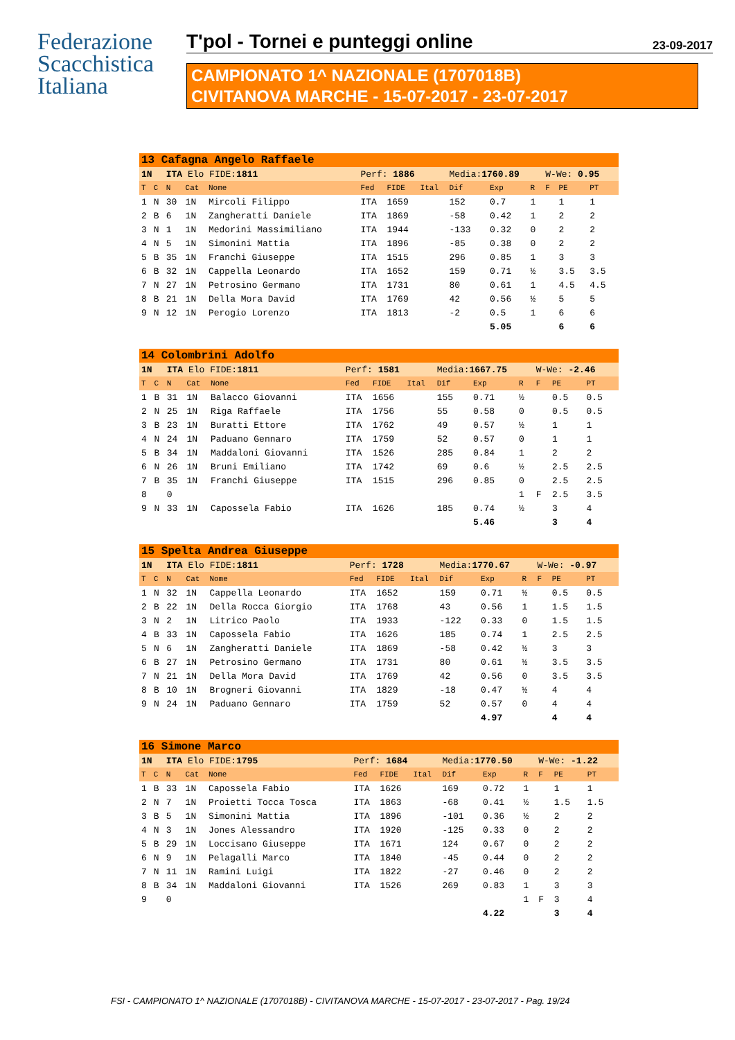Federazione
Scacchistica
Italiana
T'pol - Tornei e punteggi online 23-09-2017
CAMPIONATO 1^ NAZIONALE (1707018B)
CIVITANOVA MARCHE - 15-07-2017 - 23-07-2017
| 13 Cafagna Angelo Raffaele | | | | | | | | | | | | | |
| 1N | | ITA Elo FIDE: 1811 | | | Perf: 1886 | | | Media: 1760.89 | | | W-We: 0.95 | | |
| T | C | N | Cat | Nome | Fed | FIDE | Ital | Dif | Exp | R | F | PE | PT |
| 1 | N | 30 | 1N | Mircoli Filippo | ITA | 1659 | | 152 | 0.7 | 1 | | 1 | 1 |
| 2 | B | 6 | 1N | Zangheratti Daniele | ITA | 1869 | | -58 | 0.42 | 1 | | 2 | 2 |
| 3 | N | 1 | 1N | Medorini Massimiliano | ITA | 1944 | | -133 | 0.32 | 0 | | 2 | 2 |
| 4 | N | 5 | 1N | Simonini Mattia | ITA | 1896 | | -85 | 0.38 | 0 | | 2 | 2 |
| 5 | B | 35 | 1N | Franchi Giuseppe | ITA | 1515 | | 296 | 0.85 | 1 | | 3 | 3 |
| 6 | B | 32 | 1N | Cappella Leonardo | ITA | 1652 | | 159 | 0.71 | ½ | | 3.5 | 3.5 |
| 7 | N | 27 | 1N | Petrosino Germano | ITA | 1731 | | 80 | 0.61 | 1 | | 4.5 | 4.5 |
| 8 | B | 21 | 1N | Della Mora David | ITA | 1769 | | 42 | 0.56 | ½ | | 5 | 5 |
| 9 | N | 12 | 1N | Perogio Lorenzo | ITA | 1813 | | -2 | 0.5 | 1 | | 6 | 6 |
| | | | | | | | | | 5.05 | | | 6 | 6 |
| 14 Colombrini Adolfo | | | | | | | | | | | | | |
| 1N | | ITA Elo FIDE: 1811 | | | Perf: 1581 | | | Media: 1667.75 | | | W-We: -2.46 | | |
| T | C | N | Cat | Nome | Fed | FIDE | Ital | Dif | Exp | R | F | PE | PT |
| 1 | B | 31 | 1N | Balacco Giovanni | ITA | 1656 | | 155 | 0.71 | ½ | | 0.5 | 0.5 |
| 2 | N | 25 | 1N | Riga Raffaele | ITA | 1756 | | 55 | 0.58 | 0 | | 0.5 | 0.5 |
| 3 | B | 23 | 1N | Buratti Ettore | ITA | 1762 | | 49 | 0.57 | ½ | | 1 | 1 |
| 4 | N | 24 | 1N | Paduano Gennaro | ITA | 1759 | | 52 | 0.57 | 0 | | 1 | 1 |
| 5 | B | 34 | 1N | Maddaloni Giovanni | ITA | 1526 | | 285 | 0.84 | 1 | | 2 | 2 |
| 6 | N | 26 | 1N | Bruni Emiliano | ITA | 1742 | | 69 | 0.6 | ½ | | 2.5 | 2.5 |
| 7 | B | 35 | 1N | Franchi Giuseppe | ITA | 1515 | | 296 | 0.85 | 0 | | 2.5 | 2.5 |
| 8 | | 0 | | | | | | | | 1 | F | 2.5 | 3.5 |
| 9 | N | 33 | 1N | Capossela Fabio | ITA | 1626 | | 185 | 0.74 | ½ | | 3 | 4 |
| | | | | | | | | | 5.46 | | | 3 | 4 |
| 15 Spelta Andrea Giuseppe | | | | | | | | | | | | | |
| 1N | | ITA Elo FIDE: 1811 | | | Perf: 1728 | | | Media: 1770.67 | | | W-We: -0.97 | | |
| T | C | N | Cat | Nome | Fed | FIDE | Ital | Dif | Exp | R | F | PE | PT |
| 1 | N | 32 | 1N | Cappella Leonardo | ITA | 1652 | | 159 | 0.71 | ½ | | 0.5 | 0.5 |
| 2 | B | 22 | 1N | Della Rocca Giorgio | ITA | 1768 | | 43 | 0.56 | 1 | | 1.5 | 1.5 |
| 3 | N | 2 | 1N | Litrico Paolo | ITA | 1933 | | -122 | 0.33 | 0 | | 1.5 | 1.5 |
| 4 | B | 33 | 1N | Capossela Fabio | ITA | 1626 | | 185 | 0.74 | 1 | | 2.5 | 2.5 |
| 5 | N | 6 | 1N | Zangheratti Daniele | ITA | 1869 | | -58 | 0.42 | ½ | | 3 | 3 |
| 6 | B | 27 | 1N | Petrosino Germano | ITA | 1731 | | 80 | 0.61 | ½ | | 3.5 | 3.5 |
| 7 | N | 21 | 1N | Della Mora David | ITA | 1769 | | 42 | 0.56 | 0 | | 3.5 | 3.5 |
| 8 | B | 10 | 1N | Brogneri Giovanni | ITA | 1829 | | -18 | 0.47 | ½ | | 4 | 4 |
| 9 | N | 24 | 1N | Paduano Gennaro | ITA | 1759 | | 52 | 0.57 | 0 | | 4 | 4 |
| | | | | | | | | | 4.97 | | | 4 | 4 |
| 16 Simone Marco | | | | | | | | | | | | | |
| 1N | | ITA Elo FIDE: 1795 | | | Perf: 1684 | | | Media: 1770.50 | | | W-We: -1.22 | | |
| T | C | N | Cat | Nome | Fed | FIDE | Ital | Dif | Exp | R | F | PE | PT |
| 1 | B | 33 | 1N | Capossela Fabio | ITA | 1626 | | 169 | 0.72 | 1 | | 1 | 1 |
| 2 | N | 7 | 1N | Proietti Tocca Tosca | ITA | 1863 | | -68 | 0.41 | ½ | | 1.5 | 1.5 |
| 3 | B | 5 | 1N | Simonini Mattia | ITA | 1896 | | -101 | 0.36 | ½ | | 2 | 2 |
| 4 | N | 3 | 1N | Jones Alessandro | ITA | 1920 | | -125 | 0.33 | 0 | | 2 | 2 |
| 5 | B | 29 | 1N | Loccisano Giuseppe | ITA | 1671 | | 124 | 0.67 | 0 | | 2 | 2 |
| 6 | N | 9 | 1N | Pelagalli Marco | ITA | 1840 | | -45 | 0.44 | 0 | | 2 | 2 |
| 7 | N | 11 | 1N | Ramini Luigi | ITA | 1822 | | -27 | 0.46 | 0 | | 2 | 2 |
| 8 | B | 34 | 1N | Maddaloni Giovanni | ITA | 1526 | | 269 | 0.83 | 1 | | 3 | 3 |
| 9 | | 0 | | | | | | | | 1 | F | 3 | 4 |
| | | | | | | | | | 4.22 | | | 3 | 4 |
FSI - CAMPIONATO 1^ NAZIONALE (1707018B) - CIVITANOVA MARCHE - 15-07-2017 - 23-07-2017 - Pag. 19/24